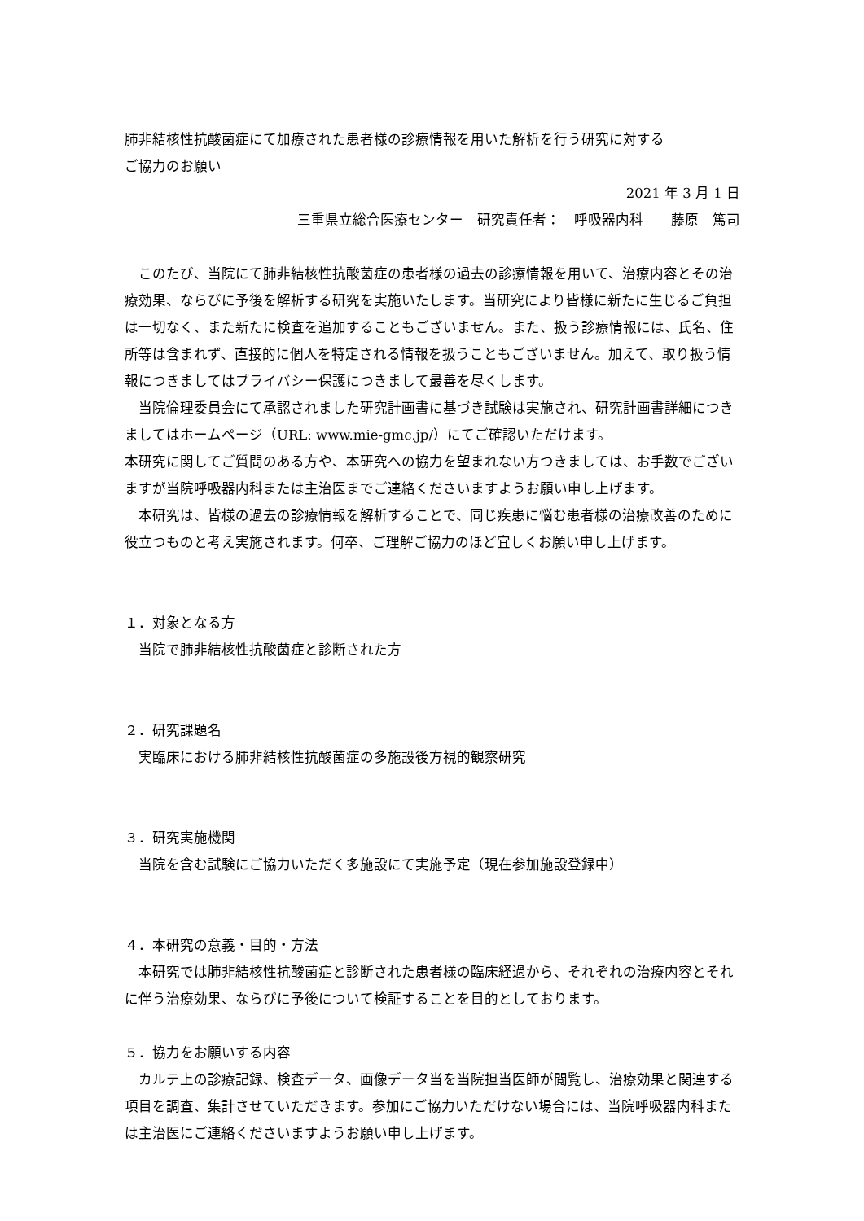肺非結核性抗酸菌症にて加療された患者様の診療情報を用いた解析を行う研究に対する
ご協力のお願い
2021 年 3 月 1 日
三重県立総合医療センター　研究責任者：　呼吸器内科　　藤原　篤司
このたび、当院にて肺非結核性抗酸菌症の患者様の過去の診療情報を用いて、治療内容とその治療効果、ならびに予後を解析する研究を実施いたします。当研究により皆様に新たに生じるご負担は一切なく、また新たに検査を追加することもございません。また、扱う診療情報には、氏名、住所等は含まれず、直接的に個人を特定される情報を扱うこともございません。加えて、取り扱う情報につきましてはプライバシー保護につきまして最善を尽くします。
当院倫理委員会にて承認されました研究計画書に基づき試験は実施され、研究計画書詳細につきましてはホームページ（URL: www.mie-gmc.jp/）にてご確認いただけます。
本研究に関してご質問のある方や、本研究への協力を望まれない方つきましては、お手数でございますが当院呼吸器内科または主治医までご連絡くださいますようお願い申し上げます。
本研究は、皆様の過去の診療情報を解析することで、同じ疾患に悩む患者様の治療改善のために役立つものと考え実施されます。何卒、ご理解ご協力のほど宜しくお願い申し上げます。
１．対象となる方
当院で肺非結核性抗酸菌症と診断された方
２．研究課題名
実臨床における肺非結核性抗酸菌症の多施設後方視的観察研究
３．研究実施機関
当院を含む試験にご協力いただく多施設にて実施予定（現在参加施設登録中）
４．本研究の意義・目的・方法
本研究では肺非結核性抗酸菌症と診断された患者様の臨床経過から、それぞれの治療内容とそれに伴う治療効果、ならびに予後について検証することを目的としております。
５．協力をお願いする内容
カルテ上の診療記録、検査データ、画像データ当を当院担当医師が閲覧し、治療効果と関連する項目を調査、集計させていただきます。参加にご協力いただけない場合には、当院呼吸器内科または主治医にご連絡くださいますようお願い申し上げます。